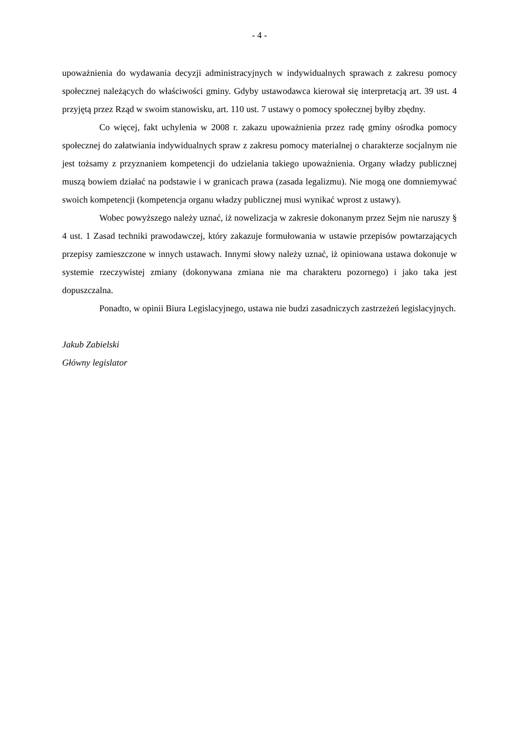- 4 -
upoważnienia do wydawania decyzji administracyjnych w indywidualnych sprawach z zakresu pomocy społecznej należących do właściwości gminy. Gdyby ustawodawca kierował się interpretacją art. 39 ust. 4 przyjętą przez Rząd w swoim stanowisku, art. 110 ust. 7 ustawy o pomocy społecznej byłby zbędny.
Co więcej, fakt uchylenia w 2008 r. zakazu upoważnienia przez radę gminy ośrodka pomocy społecznej do załatwiania indywidualnych spraw z zakresu pomocy materialnej o charakterze socjalnym nie jest tożsamy z przyznaniem kompetencji do udzielania takiego upoważnienia. Organy władzy publicznej muszą bowiem działać na podstawie i w granicach prawa (zasada legalizmu). Nie mogą one domniemywać swoich kompetencji (kompetencja organu władzy publicznej musi wynikać wprost z ustawy).
Wobec powyższego należy uznać, iż nowelizacja w zakresie dokonanym przez Sejm nie naruszy § 4 ust. 1 Zasad techniki prawodawczej, który zakazuje formułowania w ustawie przepisów powtarzających przepisy zamieszczone w innych ustawach. Innymi słowy należy uznać, iż opiniowana ustawa dokonuje w systemie rzeczywistej zmiany (dokonywana zmiana nie ma charakteru pozornego) i jako taka jest dopuszczalna.
Ponadto, w opinii Biura Legislacyjnego, ustawa nie budzi zasadniczych zastrzeżeń legislacyjnych.
Jakub Zabielski
Główny legislator